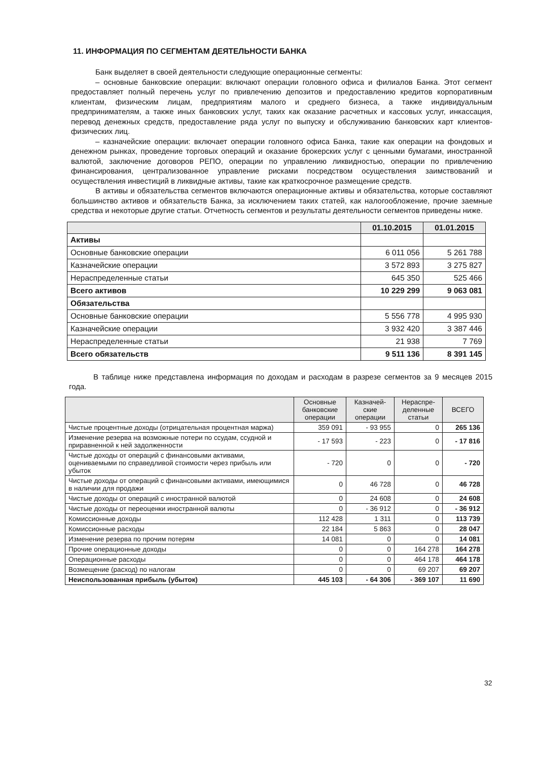11. ИНФОРМАЦИЯ ПО СЕГМЕНТАМ ДЕЯТЕЛЬНОСТИ БАНКА
Банк выделяет в своей деятельности следующие операционные сегменты:
– основные банковские операции: включают операции головного офиса и филиалов Банка. Этот сегмент предоставляет полный перечень услуг по привлечению депозитов и предоставлению кредитов корпоративным клиентам, физическим лицам, предприятиям малого и среднего бизнеса, а также индивидуальным предпринимателям, а также иных банковских услуг, таких как оказание расчетных и кассовых услуг, инкассация, перевод денежных средств, предоставление ряда услуг по выпуску и обслуживанию банковских карт клиентов-физических лиц.
– казначейские операции: включает операции головного офиса Банка, такие как операции на фондовых и денежном рынках, проведение торговых операций и оказание брокерских услуг с ценными бумагами, иностранной валютой, заключение договоров РЕПО, операции по управлению ликвидностью, операции по привлечению финансирования, централизованное управление рисками посредством осуществления заимствований и осуществления инвестиций в ликвидные активы, такие как краткосрочное размещение средств.
В активы и обязательства сегментов включаются операционные активы и обязательства, которые составляют большинство активов и обязательств Банка, за исключением таких статей, как налогообложение, прочие заемные средства и некоторые другие статьи. Отчетность сегментов и результаты деятельности сегментов приведены ниже.
| | 01.10.2015 | 01.01.2015 |
| --- | --- | --- |
| Активы | | |
| Основные банковские операции | 6 011 056 | 5 261 788 |
| Казначейские операции | 3 572 893 | 3 275 827 |
| Нераспределенные статьи | 645 350 | 525 466 |
| Всего активов | 10 229 299 | 9 063 081 |
| Обязательства | | |
| Основные банковские операции | 5 556 778 | 4 995 930 |
| Казначейские операции | 3 932 420 | 3 387 446 |
| Нераспределенные статьи | 21 938 | 7 769 |
| Всего обязательств | 9 511 136 | 8 391 145 |
В таблице ниже представлена информация по доходам и расходам в разрезе сегментов за 9 месяцев 2015 года.
| | Основные банковские операции | Казначей-ские операции | Нераспре-деленные статьи | ВСЕГО |
| --- | --- | --- | --- | --- |
| Чистые процентные доходы (отрицательная процентная маржа) | 359 091 | - 93 955 | 0 | 265 136 |
| Изменение резерва на возможные потери по ссудам, ссудной и приравненной к ней задолженности | - 17 593 | - 223 | 0 | - 17 816 |
| Чистые доходы от операций с финансовыми активами, оцениваемыми по справедливой стоимости через прибыль или убыток | - 720 | 0 | 0 | - 720 |
| Чистые доходы от операций с финансовыми активами, имеющимися в наличии для продажи | 0 | 46 728 | 0 | 46 728 |
| Чистые доходы от операций с иностранной валютой | 0 | 24 608 | 0 | 24 608 |
| Чистые доходы от переоценки иностранной валюты | 0 | - 36 912 | 0 | - 36 912 |
| Комиссионные доходы | 112 428 | 1 311 | 0 | 113 739 |
| Комиссионные расходы | 22 184 | 5 863 | 0 | 28 047 |
| Изменение резерва по прочим потерям | 14 081 | 0 | 0 | 14 081 |
| Прочие операционные доходы | 0 | 0 | 164 278 | 164 278 |
| Операционные расходы | 0 | 0 | 464 178 | 464 178 |
| Возмещение (расход) по налогам | 0 | 0 | 69 207 | 69 207 |
| Неиспользованная прибыль (убыток) | 445 103 | - 64 306 | - 369 107 | 11 690 |
32